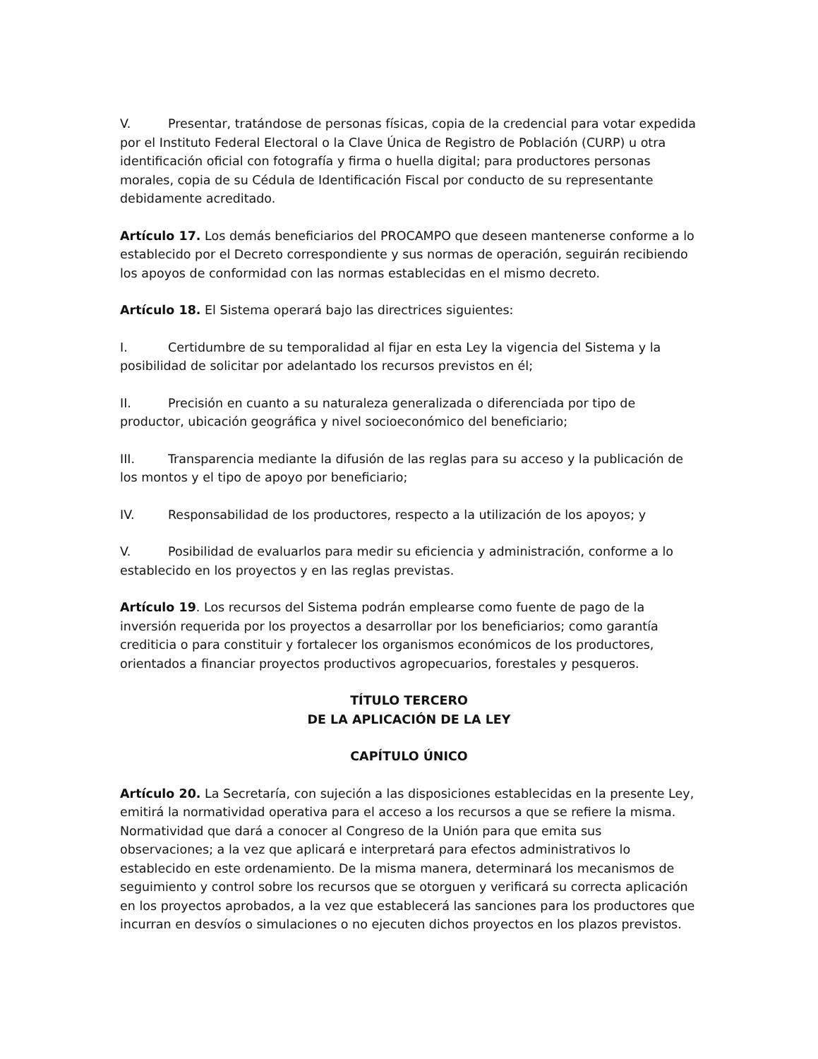V. Presentar, tratándose de personas físicas, copia de la credencial para votar expedida por el Instituto Federal Electoral o la Clave Única de Registro de Población (CURP) u otra identificación oficial con fotografía y firma o huella digital; para productores personas morales, copia de su Cédula de Identificación Fiscal por conducto de su representante debidamente acreditado.
Artículo 17. Los demás beneficiarios del PROCAMPO que deseen mantenerse conforme a lo establecido por el Decreto correspondiente y sus normas de operación, seguirán recibiendo los apoyos de conformidad con las normas establecidas en el mismo decreto.
Artículo 18. El Sistema operará bajo las directrices siguientes:
I. Certidumbre de su temporalidad al fijar en esta Ley la vigencia del Sistema y la posibilidad de solicitar por adelantado los recursos previstos en él;
II. Precisión en cuanto a su naturaleza generalizada o diferenciada por tipo de productor, ubicación geográfica y nivel socioeconómico del beneficiario;
III. Transparencia mediante la difusión de las reglas para su acceso y la publicación de los montos y el tipo de apoyo por beneficiario;
IV. Responsabilidad de los productores, respecto a la utilización de los apoyos; y
V. Posibilidad de evaluarlos para medir su eficiencia y administración, conforme a lo establecido en los proyectos y en las reglas previstas.
Artículo 19. Los recursos del Sistema podrán emplearse como fuente de pago de la inversión requerida por los proyectos a desarrollar por los beneficiarios; como garantía crediticia o para constituir y fortalecer los organismos económicos de los productores, orientados a financiar proyectos productivos agropecuarios, forestales y pesqueros.
TÍTULO TERCERO
DE LA APLICACIÓN DE LA LEY
CAPÍTULO ÚNICO
Artículo 20. La Secretaría, con sujeción a las disposiciones establecidas en la presente Ley, emitirá la normatividad operativa para el acceso a los recursos a que se refiere la misma. Normatividad que dará a conocer al Congreso de la Unión para que emita sus observaciones; a la vez que aplicará e interpretará para efectos administrativos lo establecido en este ordenamiento. De la misma manera, determinará los mecanismos de seguimiento y control sobre los recursos que se otorguen y verificará su correcta aplicación en los proyectos aprobados, a la vez que establecerá las sanciones para los productores que incurran en desvíos o simulaciones o no ejecuten dichos proyectos en los plazos previstos.